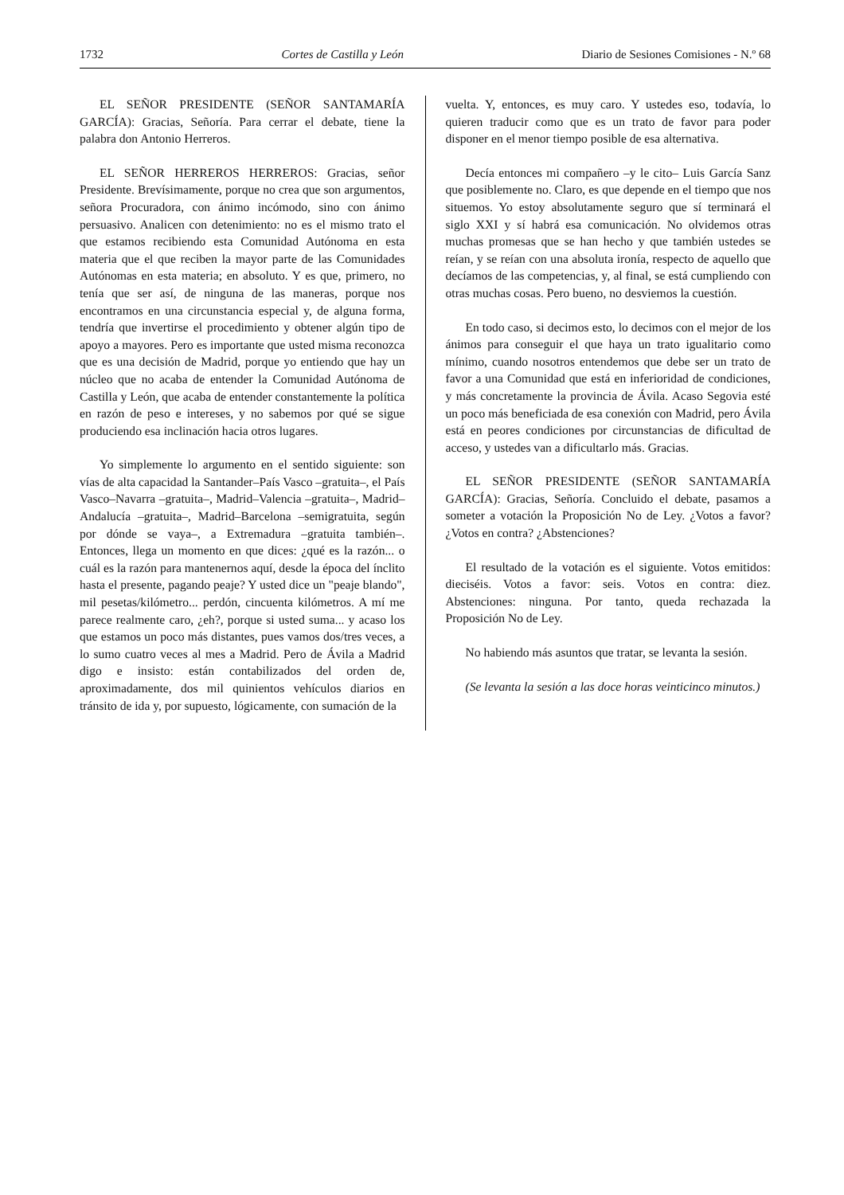1732 Cortes de Castilla y León Diario de Sesiones Comisiones - N.º 68
EL SEÑOR PRESIDENTE (SEÑOR SANTAMARÍA GARCÍA): Gracias, Señoría. Para cerrar el debate, tiene la palabra don Antonio Herreros.
EL SEÑOR HERREROS HERREROS: Gracias, señor Presidente. Brevísimamente, porque no crea que son argumentos, señora Procuradora, con ánimo incómodo, sino con ánimo persuasivo. Analicen con detenimiento: no es el mismo trato el que estamos recibiendo esta Comunidad Autónoma en esta materia que el que reciben la mayor parte de las Comunidades Autónomas en esta materia; en absoluto. Y es que, primero, no tenía que ser así, de ninguna de las maneras, porque nos encontramos en una circunstancia especial y, de alguna forma, tendría que invertirse el procedimiento y obtener algún tipo de apoyo a mayores. Pero es importante que usted misma reconozca que es una decisión de Madrid, porque yo entiendo que hay un núcleo que no acaba de entender la Comunidad Autónoma de Castilla y León, que acaba de entender constantemente la política en razón de peso e intereses, y no sabemos por qué se sigue produciendo esa inclinación hacia otros lugares.
Yo simplemente lo argumento en el sentido siguiente: son vías de alta capacidad la Santander‒País Vasco ‒gratuita‒, el País Vasco‒Navarra ‒gratuita‒, Madrid‒Valencia ‒gratuita‒, Madrid‒Andalucía ‒gratuita‒, Madrid‒Barcelona ‒semigratuita, según por dónde se vaya‒, a Extremadura ‒gratuita también‒. Entonces, llega un momento en que dices: ¿qué es la razón... o cuál es la razón para mantenernos aquí, desde la época del ínclito hasta el presente, pagando peaje? Y usted dice un "peaje blando", mil pesetas/kilómetro... perdón, cincuenta kilómetros. A mí me parece realmente caro, ¿eh?, porque si usted suma... y acaso los que estamos un poco más distantes, pues vamos dos/tres veces, a lo sumo cuatro veces al mes a Madrid. Pero de Ávila a Madrid digo e insisto: están contabilizados del orden de, aproximadamente, dos mil quinientos vehículos diarios en tránsito de ida y, por supuesto, lógicamente, con sumación de la
vuelta. Y, entonces, es muy caro. Y ustedes eso, todavía, lo quieren traducir como que es un trato de favor para poder disponer en el menor tiempo posible de esa alternativa.
Decía entonces mi compañero ‒y le cito‒ Luis García Sanz que posiblemente no. Claro, es que depende en el tiempo que nos situemos. Yo estoy absolutamente seguro que sí terminará el siglo XXI y sí habrá esa comunicación. No olvidemos otras muchas promesas que se han hecho y que también ustedes se reían, y se reían con una absoluta ironía, respecto de aquello que decíamos de las competencias, y, al final, se está cumpliendo con otras muchas cosas. Pero bueno, no desviemos la cuestión.
En todo caso, si decimos esto, lo decimos con el mejor de los ánimos para conseguir el que haya un trato igualitario como mínimo, cuando nosotros entendemos que debe ser un trato de favor a una Comunidad que está en inferioridad de condiciones, y más concretamente la provincia de Ávila. Acaso Segovia esté un poco más beneficiada de esa conexión con Madrid, pero Ávila está en peores condiciones por circunstancias de dificultad de acceso, y ustedes van a dificultarlo más. Gracias.
EL SEÑOR PRESIDENTE (SEÑOR SANTAMARÍA GARCÍA): Gracias, Señoría. Concluido el debate, pasamos a someter a votación la Proposición No de Ley. ¿Votos a favor? ¿Votos en contra? ¿Abstenciones?
El resultado de la votación es el siguiente. Votos emitidos: dieciséis. Votos a favor: seis. Votos en contra: diez. Abstenciones: ninguna. Por tanto, queda rechazada la Proposición No de Ley.
No habiendo más asuntos que tratar, se levanta la sesión.
(Se levanta la sesión a las doce horas veinticinco minutos.)